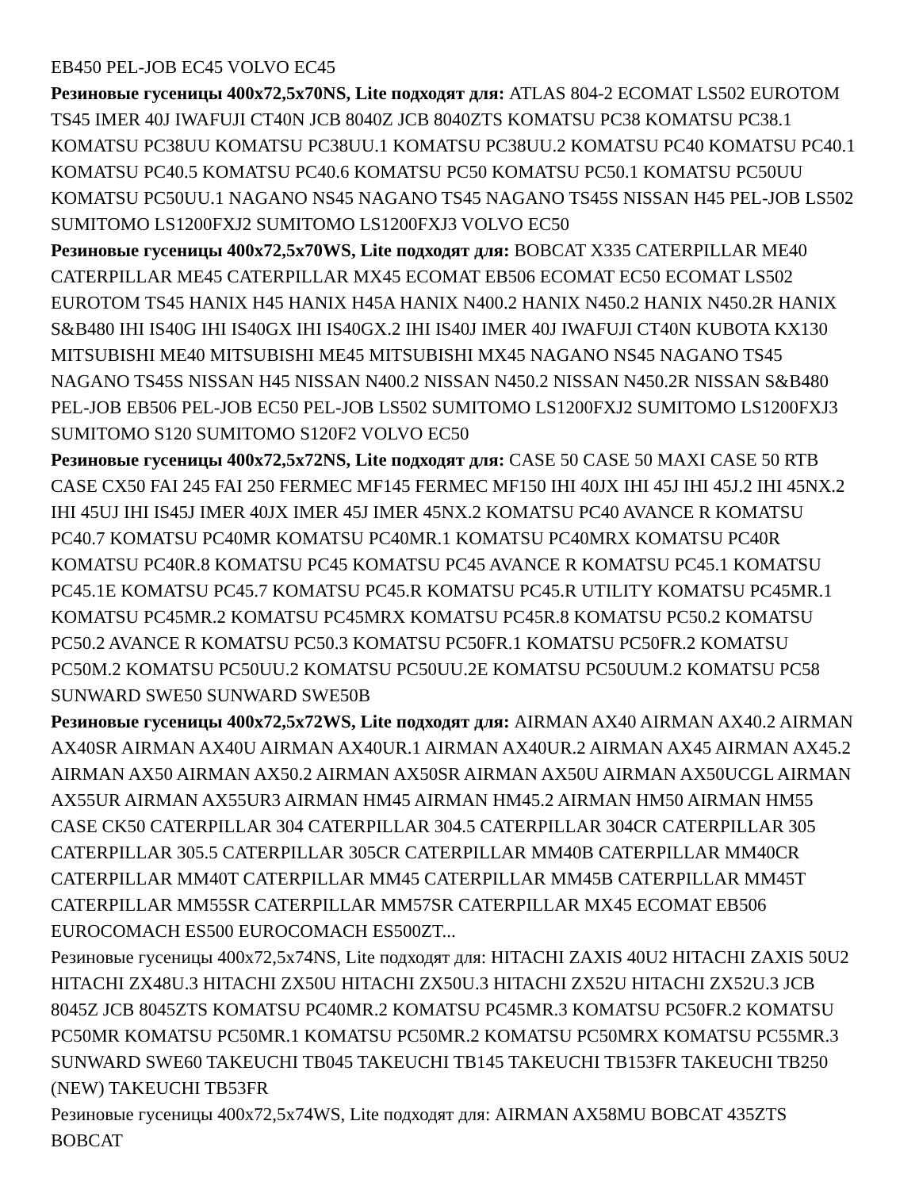EB450 PEL-JOB EC45 VOLVO EC45
Резиновые гусеницы 400x72,5x70NS, Lite подходят для: ATLAS 804-2 ECOMAT LS502 EUROTOM TS45 IMER 40J IWAFUJI CT40N JCB 8040Z JCB 8040ZTS KOMATSU PC38 KOMATSU PC38.1 KOMATSU PC38UU KOMATSU PC38UU.1 KOMATSU PC38UU.2 KOMATSU PC40 KOMATSU PC40.1 KOMATSU PC40.5 KOMATSU PC40.6 KOMATSU PC50 KOMATSU PC50.1 KOMATSU PC50UU KOMATSU PC50UU.1 NAGANO NS45 NAGANO TS45 NAGANO TS45S NISSAN H45 PEL-JOB LS502 SUMITOMO LS1200FXJ2 SUMITOMO LS1200FXJ3 VOLVO EC50
Резиновые гусеницы 400x72,5x70WS, Lite подходят для: BOBCAT X335 CATERPILLAR ME40 CATERPILLAR ME45 CATERPILLAR MX45 ECOMAT EB506 ECOMAT EC50 ECOMAT LS502 EUROTOM TS45 HANIX H45 HANIX H45A HANIX N400.2 HANIX N450.2 HANIX N450.2R HANIX S&B480 IHI IS40G IHI IS40GX IHI IS40GX.2 IHI IS40J IMER 40J IWAFUJI CT40N KUBOTA KX130 MITSUBISHI ME40 MITSUBISHI ME45 MITSUBISHI MX45 NAGANO NS45 NAGANO TS45 NAGANO TS45S NISSAN H45 NISSAN N400.2 NISSAN N450.2 NISSAN N450.2R NISSAN S&B480 PEL-JOB EB506 PEL-JOB EC50 PEL-JOB LS502 SUMITOMO LS1200FXJ2 SUMITOMO LS1200FXJ3 SUMITOMO S120 SUMITOMO S120F2 VOLVO EC50
Резиновые гусеницы 400x72,5x72NS, Lite подходят для: CASE 50 CASE 50 MAXI CASE 50 RTB CASE CX50 FAI 245 FAI 250 FERMEC MF145 FERMEC MF150 IHI 40JX IHI 45J IHI 45J.2 IHI 45NX.2 IHI 45UJ IHI IS45J IMER 40JX IMER 45J IMER 45NX.2 KOMATSU PC40 AVANCE R KOMATSU PC40.7 KOMATSU PC40MR KOMATSU PC40MR.1 KOMATSU PC40MRX KOMATSU PC40R KOMATSU PC40R.8 KOMATSU PC45 KOMATSU PC45 AVANCE R KOMATSU PC45.1 KOMATSU PC45.1E KOMATSU PC45.7 KOMATSU PC45.R KOMATSU PC45.R UTILITY KOMATSU PC45MR.1 KOMATSU PC45MR.2 KOMATSU PC45MRX KOMATSU PC45R.8 KOMATSU PC50.2 KOMATSU PC50.2 AVANCE R KOMATSU PC50.3 KOMATSU PC50FR.1 KOMATSU PC50FR.2 KOMATSU PC50M.2 KOMATSU PC50UU.2 KOMATSU PC50UU.2E KOMATSU PC50UUM.2 KOMATSU PC58 SUNWARD SWE50 SUNWARD SWE50B
Резиновые гусеницы 400x72,5x72WS, Lite подходят для: AIRMAN AX40 AIRMAN AX40.2 AIRMAN AX40SR AIRMAN AX40U AIRMAN AX40UR.1 AIRMAN AX40UR.2 AIRMAN AX45 AIRMAN AX45.2 AIRMAN AX50 AIRMAN AX50.2 AIRMAN AX50SR AIRMAN AX50U AIRMAN AX50UCGL AIRMAN AX55UR AIRMAN AX55UR3 AIRMAN HM45 AIRMAN HM45.2 AIRMAN HM50 AIRMAN HM55 CASE CK50 CATERPILLAR 304 CATERPILLAR 304.5 CATERPILLAR 304CR CATERPILLAR 305 CATERPILLAR 305.5 CATERPILLAR 305CR CATERPILLAR MM40B CATERPILLAR MM40CR CATERPILLAR MM40T CATERPILLAR MM45 CATERPILLAR MM45B CATERPILLAR MM45T CATERPILLAR MM55SR CATERPILLAR MM57SR CATERPILLAR MX45 ECOMAT EB506 EUROCOMACH ES500 EUROCOMACH ES500ZT...
Резиновые гусеницы 400x72,5x74NS, Lite подходят для: HITACHI ZAXIS 40U2 HITACHI ZAXIS 50U2 HITACHI ZX48U.3 HITACHI ZX50U HITACHI ZX50U.3 HITACHI ZX52U HITACHI ZX52U.3 JCB 8045Z JCB 8045ZTS KOMATSU PC40MR.2 KOMATSU PC45MR.3 KOMATSU PC50FR.2 KOMATSU PC50MR KOMATSU PC50MR.1 KOMATSU PC50MR.2 KOMATSU PC50MRX KOMATSU PC55MR.3 SUNWARD SWE60 TAKEUCHI TB045 TAKEUCHI TB145 TAKEUCHI TB153FR TAKEUCHI TB250 (NEW) TAKEUCHI TB53FR
Резиновые гусеницы 400x72,5x74WS, Lite подходят для: AIRMAN AX58MU BOBCAT 435ZTS BOBCAT